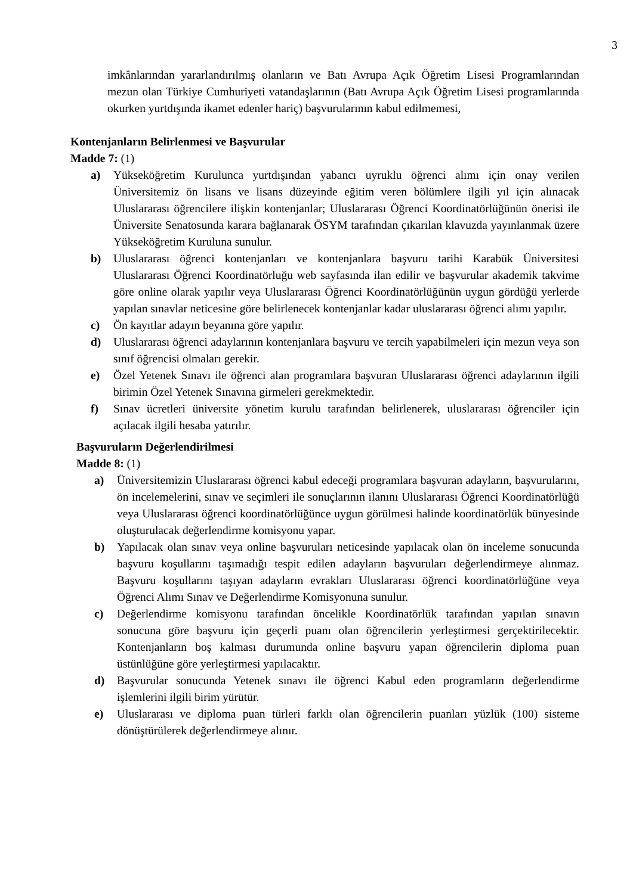3
imkânlarından yararlandırılmış olanların ve Batı Avrupa Açık Öğretim Lisesi Programlarından mezun olan Türkiye Cumhuriyeti vatandaşlarının (Batı Avrupa Açık Öğretim Lisesi programlarında okurken yurtdışında ikamet edenler hariç) başvurularının kabul edilmemesi,
Kontenjanların Belirlenmesi ve Başvurular
Madde 7: (1)
a) Yükseköğretim Kurulunca yurtdışından yabancı uyruklu öğrenci alımı için onay verilen Üniversitemiz ön lisans ve lisans düzeyinde eğitim veren bölümlere ilgili yıl için alınacak Uluslararası öğrencilere ilişkin kontenjanlar; Uluslararası Öğrenci Koordinatörlüğünün önerisi ile Üniversite Senatosunda karara bağlanarak ÖSYM tarafından çıkarılan klavuzda yayınlanmak üzere Yükseköğretim Kuruluna sunulur.
b) Uluslararası öğrenci kontenjanları ve kontenjanlara başvuru tarihi Karabük Üniversitesi Uluslararası Öğrenci Koordinatörluğu web sayfasında ilan edilir ve başvurular akademik takvime göre online olarak yapılır veya Uluslararası Öğrenci Koordinatörlüğünün uygun gördüğü yerlerde yapılan sınavlar neticesine göre belirlenecek kontenjanlar kadar uluslararası öğrenci alımı yapılır.
c) Ön kayıtlar adayın beyanına göre yapılır.
d) Uluslararası öğrenci adaylarının kontenjanlara başvuru ve tercih yapabilmeleri için mezun veya son sınıf öğrencisi olmaları gerekir.
e) Özel Yetenek Sınavı ile öğrenci alan programlara başvuran Uluslararası öğrenci adaylarının ilgili birimin Özel Yetenek Sınavına girmeleri gerekmektedir.
f) Sınav ücretleri üniversite yönetim kurulu tarafından belirlenerek, uluslararası öğrenciler için açılacak ilgili hesaba yatırılır.
Başvuruların Değerlendirilmesi
Madde 8: (1)
a) Üniversitemizin Uluslararası öğrenci kabul edeceği programlara başvuran adayların, başvurularını, ön incelemelerini, sınav ve seçimleri ile sonuçlarının ilanını Uluslararası Öğrenci Koordinatörlüğü veya Uluslararası öğrenci koordinatörlüğünce uygun görülmesi halinde koordinatörlük bünyesinde oluşturulacak değerlendirme komisyonu yapar.
b) Yapılacak olan sınav veya online başvuruları neticesinde yapılacak olan ön inceleme sonucunda başvuru koşullarını taşımadığı tespit edilen adayların başvuruları değerlendirmeye alınmaz. Başvuru koşullarını taşıyan adayların evrakları Uluslararası öğrenci koordinatörlüğüne veya Öğrenci Alımı Sınav ve Değerlendirme Komisyonuna sunulur.
c) Değerlendirme komisyonu tarafından öncelikle Koordinatörlük tarafından yapılan sınavın sonucuna göre başvuru için geçerli puanı olan öğrencilerin yerleştirmesi gerçektirilecektir. Kontenjanların boş kalması durumunda online başvuru yapan öğrencilerin diploma puan üstünlüğüne göre yerleştirmesi yapılacaktır.
d) Başvurular sonucunda Yetenek sınavı ile öğrenci Kabul eden programların değerlendirme işlemlerini ilgili birim yürütür.
e) Uluslararası ve diploma puan türleri farklı olan öğrencilerin puanları yüzlük (100) sisteme dönüştürülerek değerlendirmeye alınır.